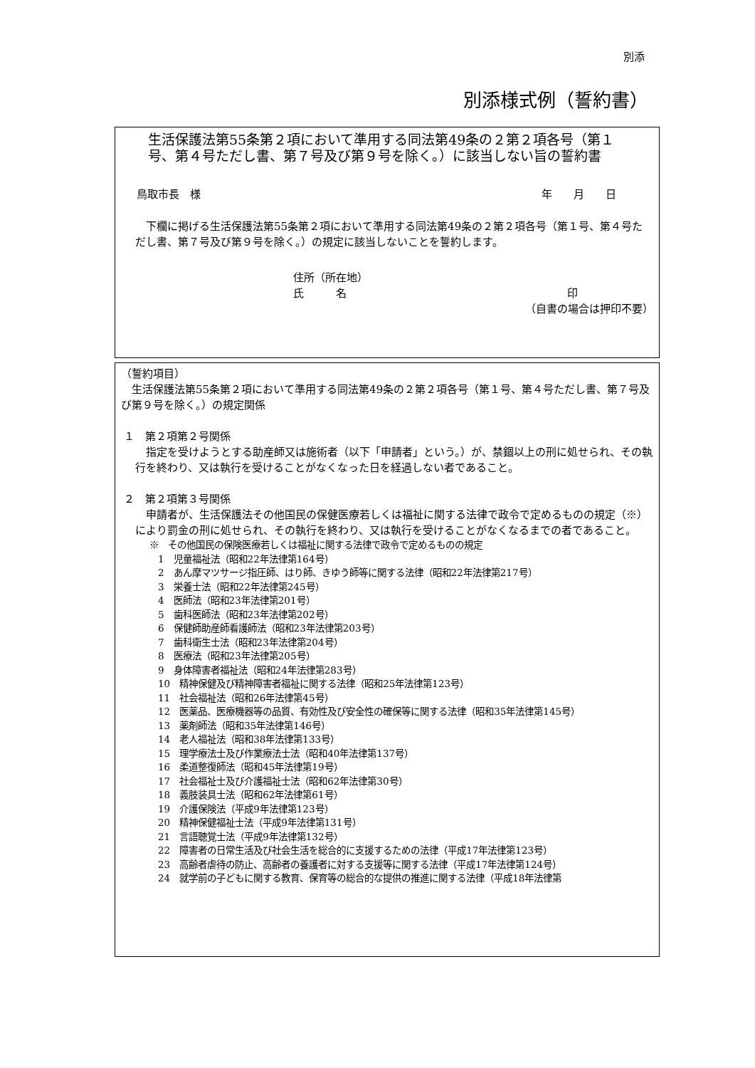別添
別添様式例（誓約書）
生活保護法第55条第２項において準用する同法第49条の２第２項各号（第１号、第４号ただし書、第７号及び第９号を除く。）に該当しない旨の誓約書
鳥取市長　様 年　　月　　日
　下欄に掲げる生活保護法第55条第２項において準用する同法第49条の２第２項各号（第１号、第４号ただし書、第７号及び第９号を除く。）の規定に該当しないことを誓約します。
住所（所在地）
氏　　　名 印
（自書の場合は押印不要）
（誓約項目）
　生活保護法第55条第２項において準用する同法第49条の２第２項各号（第１号、第４号ただし書、第７号及び第９号を除く。）の規定関係
１　第２項第２号関係
　指定を受けようとする助産師又は施術者（以下「申請者」という。）が、禁錮以上の刑に処せられ、その執行を終わり、又は執行を受けることがなくなった日を経過しない者であること。
２　第２項第３号関係
　申請者が、生活保護法その他国民の保健医療若しくは福祉に関する法律で政令で定めるものの規定（※）により罰金の刑に処せられ、その執行を終わり、又は執行を受けることがなくなるまでの者であること。
※　その他国民の保険医療若しくは福祉に関する法律で政令で定めるものの規定
1　児童福祉法（昭和22年法律第164号）
2　あん摩マツサージ指圧師、はり師、きゆう師等に関する法律（昭和22年法律第217号）
3　栄養士法（昭和22年法律第245号）
4　医師法（昭和23年法律第201号）
5　歯科医師法（昭和23年法律第202号）
6　保健師助産師看護師法（昭和23年法律第203号）
7　歯科衛生士法（昭和23年法律第204号）
8　医療法（昭和23年法律第205号）
9　身体障害者福祉法（昭和24年法律第283号）
10　精神保健及び精神障害者福祉に関する法律（昭和25年法律第123号）
11　社会福祉法（昭和26年法律第45号）
12　医薬品、医療機器等の品質、有効性及び安全性の確保等に関する法律（昭和35年法律第145号）
13　薬剤師法（昭和35年法律第146号）
14　老人福祉法（昭和38年法律第133号）
15　理学療法士及び作業療法士法（昭和40年法律第137号）
16　柔道整復師法（昭和45年法律第19号）
17　社会福祉士及び介護福祉士法（昭和62年法律第30号）
18　義肢装具士法（昭和62年法律第61号）
19　介護保険法（平成9年法律第123号）
20　精神保健福祉士法（平成9年法律第131号）
21　言語聴覚士法（平成9年法律第132号）
22　障害者の日常生活及び社会生活を総合的に支援するための法律（平成17年法律第123号）
23　高齢者虐待の防止、高齢者の養護者に対する支援等に関する法律（平成17年法律第124号）
24　就学前の子どもに関する教育、保育等の総合的な提供の推進に関する法律（平成18年法律第